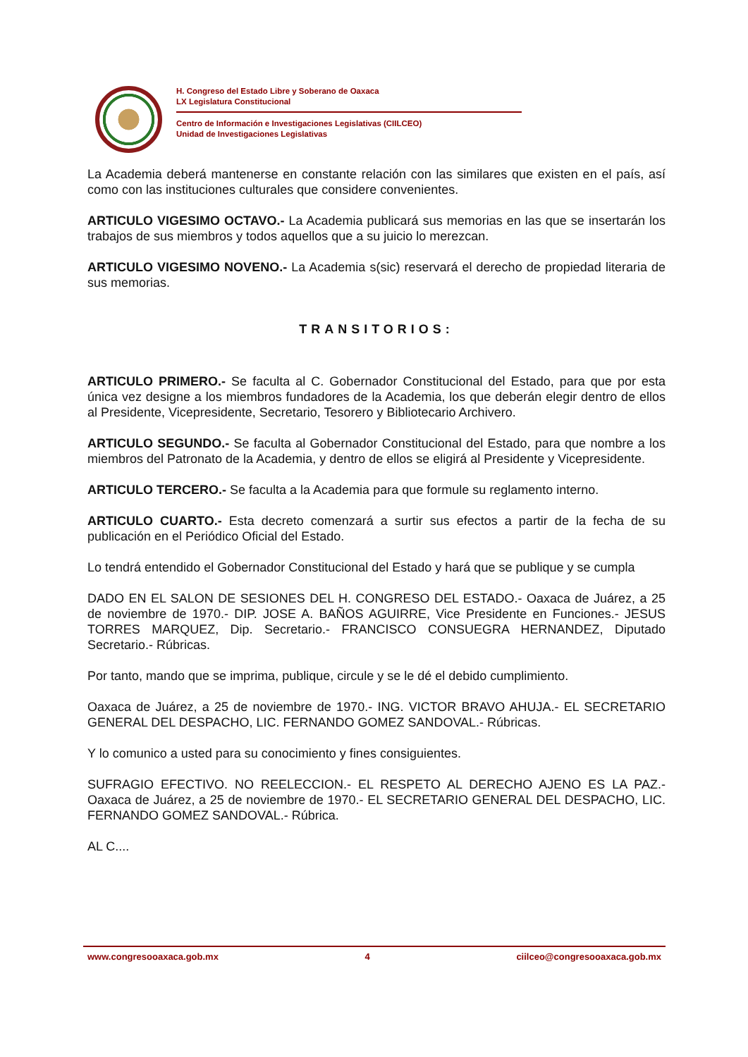H. Congreso del Estado Libre y Soberano de Oaxaca
LX Legislatura Constitucional
Centro de Información e Investigaciones Legislativas (CIILCEO)
Unidad de Investigaciones Legislativas
La Academia deberá mantenerse en constante relación con las similares que existen en el país, así como con las instituciones culturales que considere convenientes.
ARTICULO VIGESIMO OCTAVO.- La Academia publicará sus memorias en las que se insertarán los trabajos de sus miembros y todos aquellos que a su juicio lo merezcan.
ARTICULO VIGESIMO NOVENO.- La Academia s(sic) reservará el derecho de propiedad literaria de sus memorias.
TRANSITORIOS:
ARTICULO PRIMERO.- Se faculta al C. Gobernador Constitucional del Estado, para que por esta única vez designe a los miembros fundadores de la Academia, los que deberán elegir dentro de ellos al Presidente, Vicepresidente, Secretario, Tesorero y Bibliotecario Archivero.
ARTICULO SEGUNDO.- Se faculta al Gobernador Constitucional del Estado, para que nombre a los miembros del Patronato de la Academia, y dentro de ellos se eligirá al Presidente y Vicepresidente.
ARTICULO TERCERO.- Se faculta a la Academia para que formule su reglamento interno.
ARTICULO CUARTO.- Esta decreto comenzará a surtir sus efectos a partir de la fecha de su publicación en el Periódico Oficial del Estado.
Lo tendrá entendido el Gobernador Constitucional del Estado y hará que se publique y se cumpla
DADO EN EL SALON DE SESIONES DEL H. CONGRESO DEL ESTADO.- Oaxaca de Juárez, a 25 de noviembre de 1970.- DIP. JOSE A. BAÑOS AGUIRRE, Vice Presidente en Funciones.- JESUS TORRES MARQUEZ, Dip. Secretario.- FRANCISCO CONSUEGRA HERNANDEZ, Diputado Secretario.- Rúbricas.
Por tanto, mando que se imprima, publique, circule y se le dé el debido cumplimiento.
Oaxaca de Juárez, a 25 de noviembre de 1970.- ING. VICTOR BRAVO AHUJA.- EL SECRETARIO GENERAL DEL DESPACHO, LIC. FERNANDO GOMEZ SANDOVAL.- Rúbricas.
Y lo comunico a usted para su conocimiento y fines consiguientes.
SUFRAGIO EFECTIVO. NO REELECCION.- EL RESPETO AL DERECHO AJENO ES LA PAZ.- Oaxaca de Juárez, a 25 de noviembre de 1970.- EL SECRETARIO GENERAL DEL DESPACHO, LIC. FERNANDO GOMEZ SANDOVAL.- Rúbrica.
AL C....
www.congresooaxaca.gob.mx 4 ciilceo@congresooaxaca.gob.mx